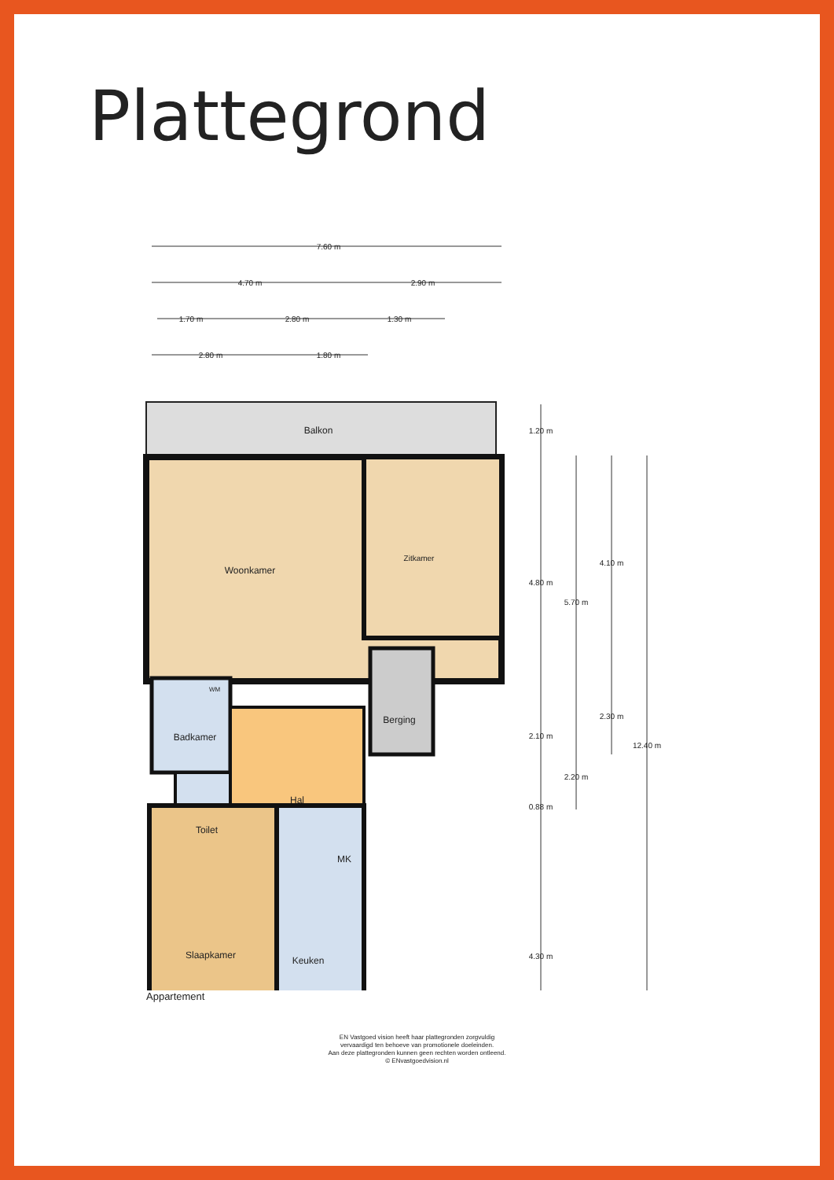Plattegrond
7.60 m
4.70 m
2.90 m
1.70 m
2.80 m
1.30 m
2.80 m
1.80 m
Balkon
Woonkamer
Zitkamer
Badkamer
Hal
Berging
Toilet
MK
Slaapkamer
Keuken
WM
1.20 m
4.80 m
5.70 m
4.10 m
2.10 m
2.30 m
12.40 m
2.20 m
0.88 m
4.30 m
Appartement
EN Vastgoed vision heeft haar plattegronden zorgvuldig
vervaardigd ten behoeve van promotionele doeleinden.
Aan deze plattegronden kunnen geen rechten worden ontleend.
© ENvastgoedvision.nl